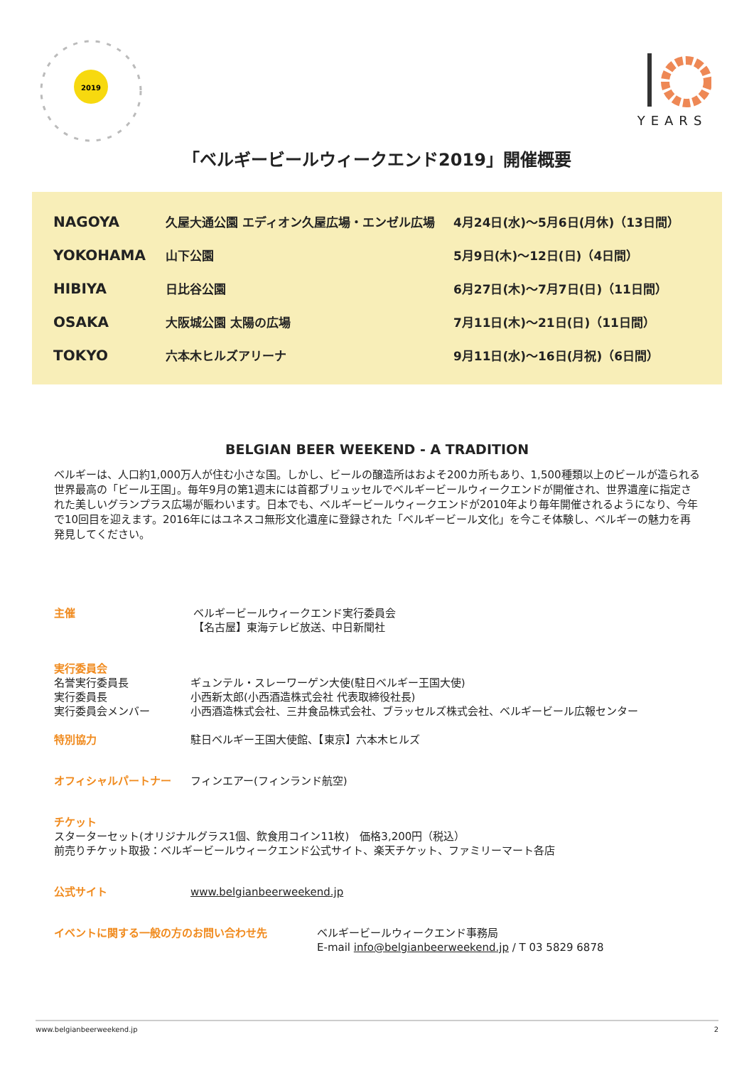2019
YEARS
「ベルギービールウィークエンド2019」開催概要
| NAGOYA | 久屋大通公園 エディオン久屋広場・エンゼル広場 | 4月24日(水)〜5月6日(月休)（13日間） |
| YOKOHAMA | 山下公園 | 5月9日(木)〜12日(日)（4日間） |
| HIBIYA | 日比谷公園 | 6月27日(木)〜7月7日(日)（11日間） |
| OSAKA | 大阪城公園 太陽の広場 | 7月11日(木)〜21日(日)（11日間） |
| TOKYO | 六本木ヒルズアリーナ | 9月11日(水)〜16日(月祝)（6日間） |
BELGIAN BEER WEEKEND - A TRADITION
ベルギーは、人口約1,000万人が住む小さな国。しかし、ビールの醸造所はおよそ200カ所もあり、1,500種類以上のビールが造られる世界最高の「ビール王国」。毎年9月の第1週末には首都ブリュッセルでベルギービールウィークエンドが開催され、世界遺産に指定された美しいグランプラス広場が賑わいます。日本でも、ベルギービールウィークエンドが2010年より毎年開催されるようになり、今年で10回目を迎えます。2016年にはユネスコ無形文化遺産に登録された「ベルギービール文化」を今こそ体験し、ベルギーの魅力を再発見してください。
主催 ベルギービールウィークエンド実行委員会
【名古屋】東海テレビ放送、中日新聞社
実行委員会
名誉実行委員長 ギュンテル・スレーワーゲン大使(駐日ベルギー王国大使)
実行委員長 小西新太郎(小西酒造株式会社 代表取締役社長)
実行委員会メンバー 小西酒造株式会社、三井食品株式会社、ブラッセルズ株式会社、ベルギービール広報センター
特別協力 駐日ベルギー王国大使館、【東京】六本木ヒルズ
オフィシャルパートナー フィンエアー(フィンランド航空)
チケット
スターターセット(オリジナルグラス1個、飲食用コイン11枚)　価格3,200円（税込）
前売りチケット取扱：ベルギービールウィークエンド公式サイト、楽天チケット、ファミリーマート各店
公式サイト www.belgianbeerweekend.jp
イベントに関する一般の方のお問い合わせ先 ベルギービールウィークエンド事務局
E-mail info@belgianbeerweekend.jp / T 03 5829 6878
www.belgianbeerweekend.jp 2